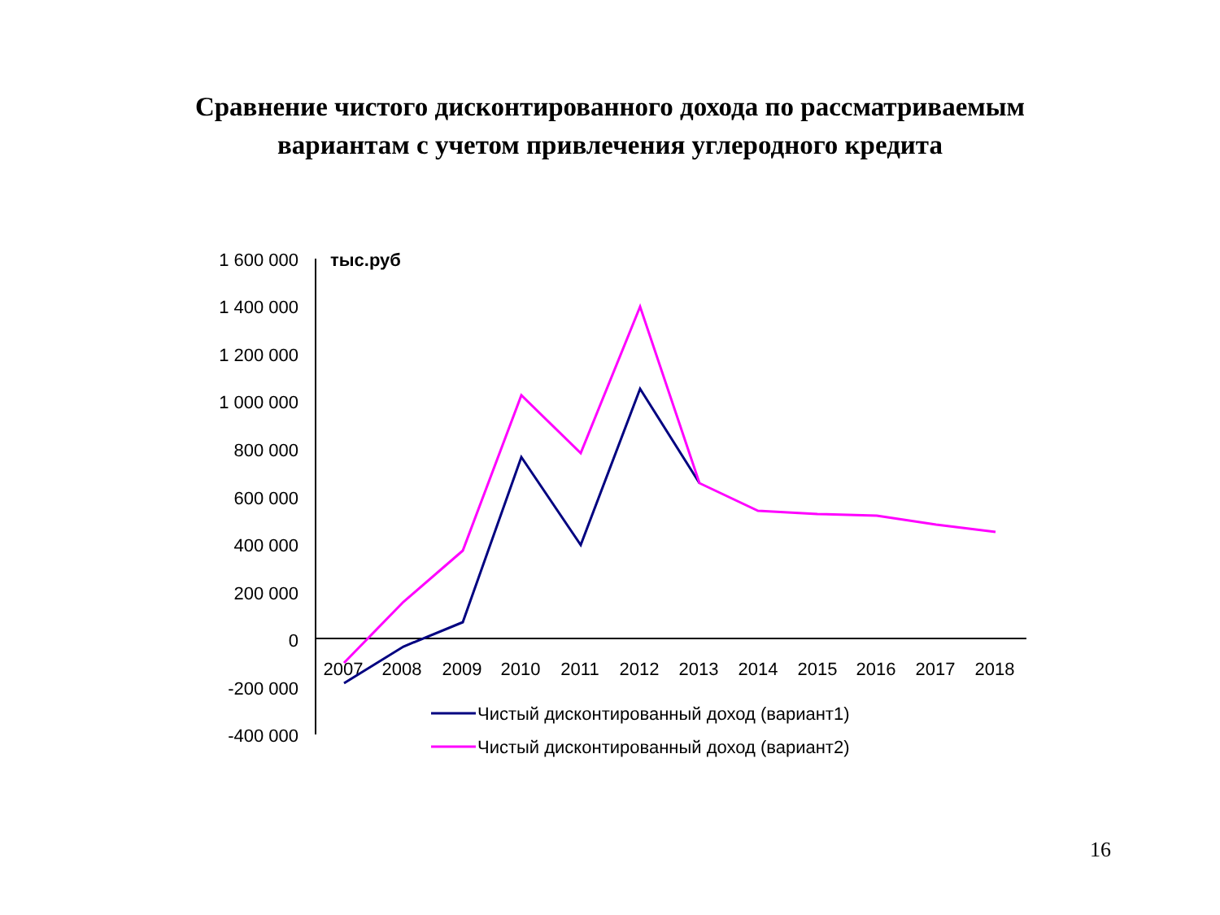Сравнение чистого дисконтированного дохода по рассматриваемым
вариантам с учетом привлечения углеродного кредита
1 600 000
1 400 000
1 200 000
1 000 000
800 000
600 000
400 000
200 000
0
-200 000
-400 000
тыс.руб
2007
2008
2009
2010
2011
2012
2013
2014
2015
2016
2017
2018
Чистый дисконтированный доход (вариант1)
Чистый дисконтированный доход (вариант2)
16